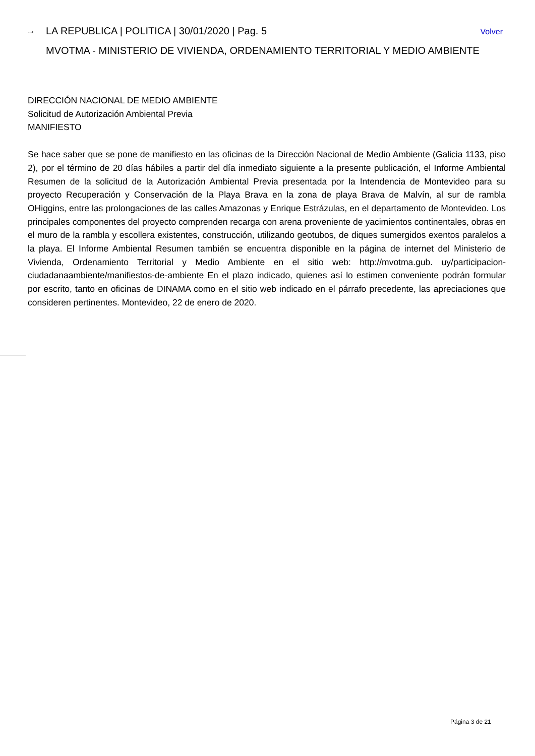⇢ LA REPUBLICA | POLITICA | 30/01/2020 | Pag. 5 Volver
MVOTMA - MINISTERIO DE VIVIENDA, ORDENAMIENTO TERRITORIAL Y MEDIO AMBIENTE
DIRECCIÓN NACIONAL DE MEDIO AMBIENTE
Solicitud de Autorización Ambiental Previa
MANIFIESTO
Se hace saber que se pone de manifiesto en las oficinas de la Dirección Nacional de Medio Ambiente (Galicia 1133, piso 2), por el término de 20 días hábiles a partir del día inmediato siguiente a la presente publicación, el Informe Ambiental Resumen de la solicitud de la Autorización Ambiental Previa presentada por la Intendencia de Montevideo para su proyecto Recuperación y Conservación de la Playa Brava en la zona de playa Brava de Malvín, al sur de rambla OHiggins, entre las prolongaciones de las calles Amazonas y Enrique Estrázulas, en el departamento de Montevideo. Los principales componentes del proyecto comprenden recarga con arena proveniente de yacimientos continentales, obras en el muro de la rambla y escollera existentes, construcción, utilizando geotubos, de diques sumergidos exentos paralelos a la playa. El Informe Ambiental Resumen también se encuentra disponible en la página de internet del Ministerio de Vivienda, Ordenamiento Territorial y Medio Ambiente en el sitio web: http://mvotma.gub. uy/participacion-ciudadanaambiente/manifiestos-de-ambiente En el plazo indicado, quienes así lo estimen conveniente podrán formular por escrito, tanto en oficinas de DINAMA como en el sitio web indicado en el párrafo precedente, las apreciaciones que consideren pertinentes. Montevideo, 22 de enero de 2020.
Página 3 de 21